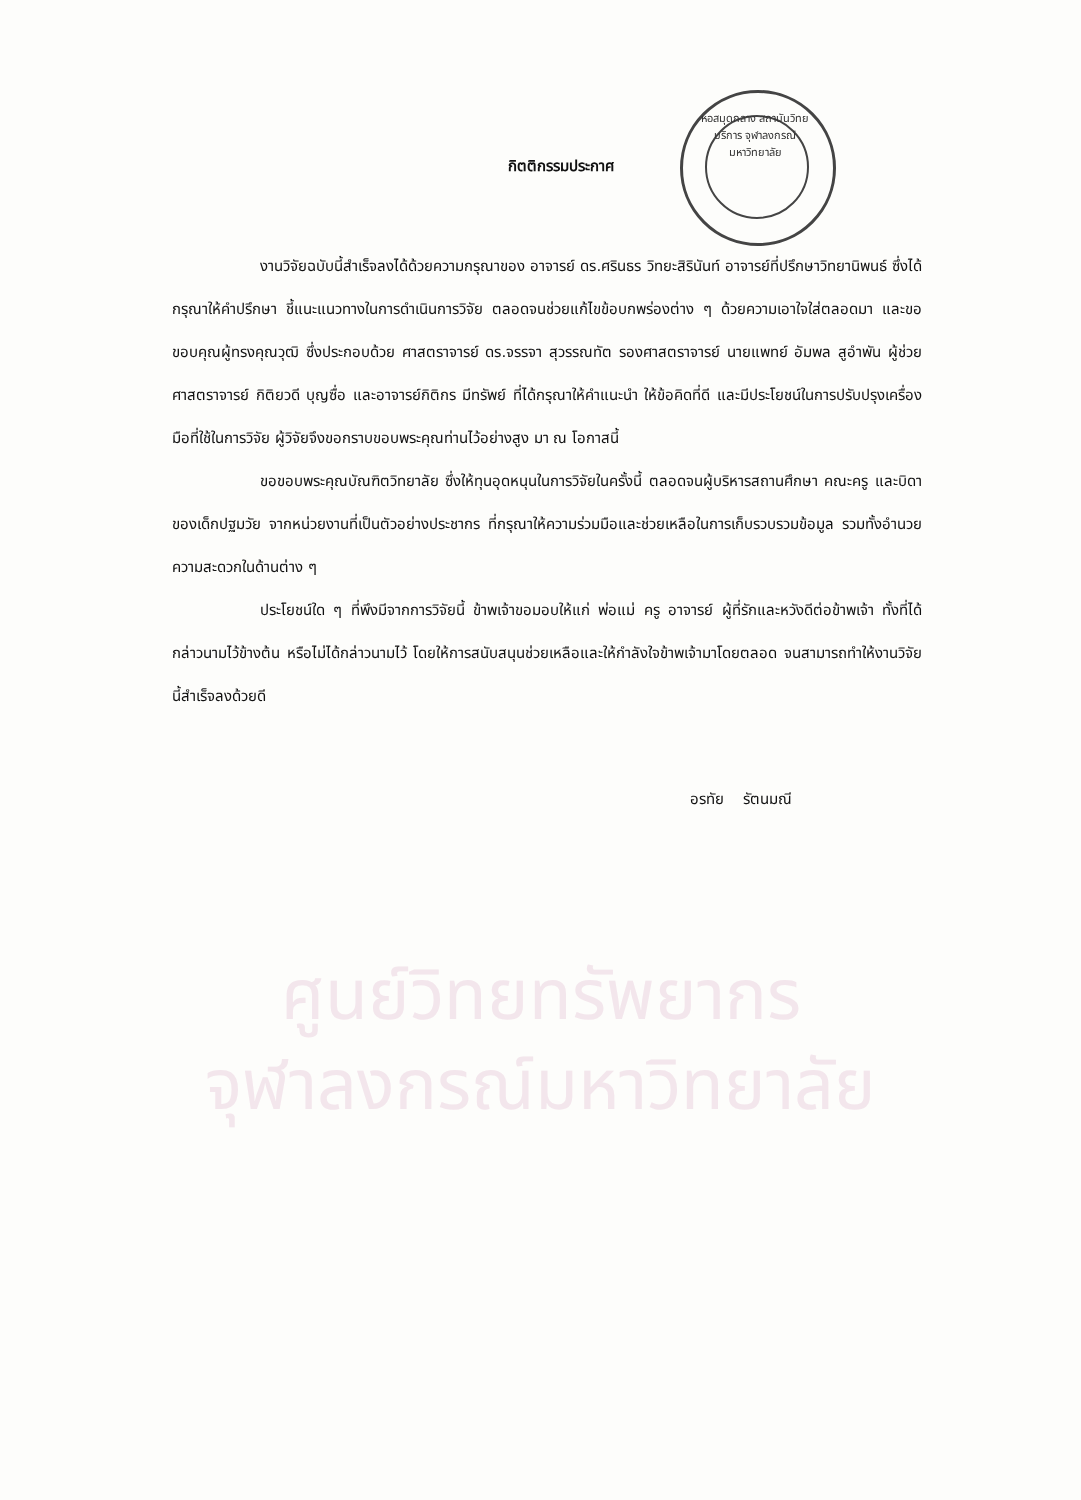ศูนย์วิทยทรัพยากร
จุฬาลงกรณ์มหาวิทยาลัย
หอสมุดกลาง สถาบันวิทยบริการ จุฬาลงกรณ์มหาวิทยาลัย
กิตติกรรมประกาศ
งานวิจัยฉบับนี้สำเร็จลงได้ด้วยความกรุณาของ อาจารย์ ดร.ศรินธร วิทยะสิรินันท์ อาจารย์ที่ปรึกษาวิทยานิพนธ์ ซึ่งได้กรุณาให้คำปรึกษา ชี้แนะแนวทางในการดำเนินการวิจัย ตลอดจนช่วยแก้ไขข้อบกพร่องต่าง ๆ ด้วยความเอาใจใส่ตลอดมา และขอขอบคุณผู้ทรงคุณวุฒิ ซึ่งประกอบด้วย ศาสตราจารย์ ดร.จรรจา สุวรรณทัต รองศาสตราจารย์ นายแพทย์ อัมพล สูอำพัน ผู้ช่วยศาสตราจารย์ กิติยวดี บุญซื่อ และอาจารย์กิติกร มีทรัพย์ ที่ได้กรุณาให้คำแนะนำ ให้ข้อคิดที่ดี และมีประโยชน์ในการปรับปรุงเครื่องมือที่ใช้ในการวิจัย ผู้วิจัยจึงขอกราบขอบพระคุณท่านไว้อย่างสูง มา ณ โอกาสนี้
ขอขอบพระคุณบัณฑิตวิทยาลัย ซึ่งให้ทุนอุดหนุนในการวิจัยในครั้งนี้ ตลอดจนผู้บริหารสถานศึกษา คณะครู และบิดาของเด็กปฐมวัย จากหน่วยงานที่เป็นตัวอย่างประชากร ที่กรุณาให้ความร่วมมือและช่วยเหลือในการเก็บรวบรวมข้อมูล รวมทั้งอำนวยความสะดวกในด้านต่าง ๆ
ประโยชน์ใด ๆ ที่พึงมีจากการวิจัยนี้ ข้าพเจ้าขอมอบให้แก่ พ่อแม่ ครู อาจารย์ ผู้ที่รักและหวังดีต่อข้าพเจ้า ทั้งที่ได้กล่าวนามไว้ข้างต้น หรือไม่ได้กล่าวนามไว้ โดยให้การสนับสนุนช่วยเหลือและให้กำลังใจข้าพเจ้ามาโดยตลอด จนสามารถทำให้งานวิจัยนี้สำเร็จลงด้วยดี
อรทัย รัตนมณี